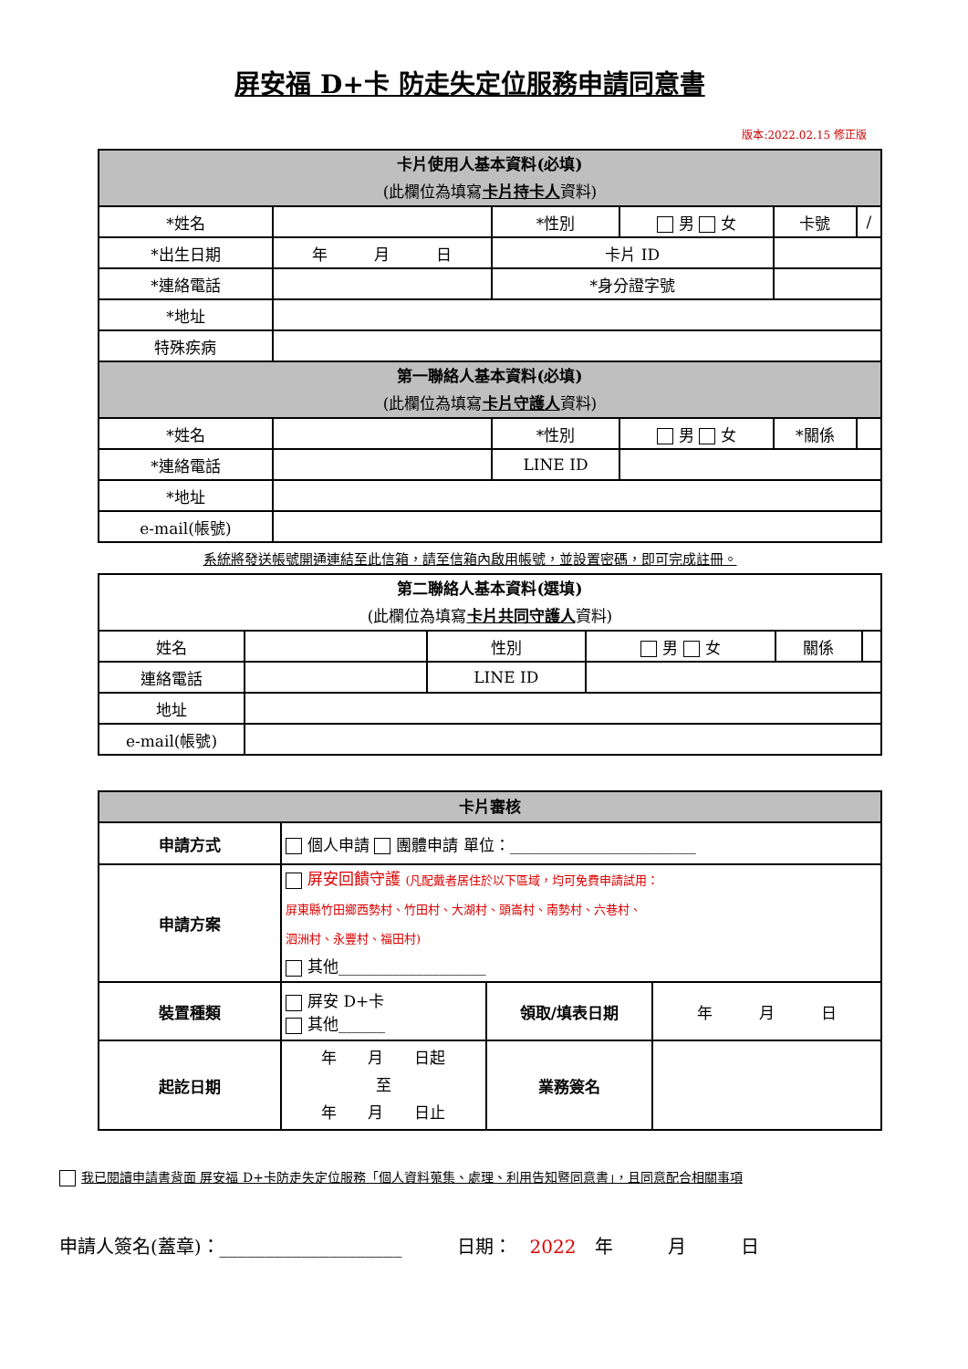屏安福 D+卡 防走失定位服務申請同意書
版本:2022.02.15 修正版
| 卡片使用人基本資料(必填) (此欄位為填寫 卡片持卡人 資料) | | | | | |
| *姓名 | | *性別 | 男 女 | 卡號 | / |
| *出生日期 | 年 月 日 | 卡片 ID | | | |
| *連絡電話 | | *身分證字號 | | | |
| *地址 | | | | | |
| 特殊疾病 | | | | | |
| 第一聯絡人基本資料(必填) (此欄位為填寫 卡片守護人 資料) | | | | | |
| *姓名 | | *性別 | 男 女 | *關係 | |
| *連絡電話 | | LINE ID | | | |
| *地址 | | | | | |
| e-mail(帳號) | | | | | |
系統將發送帳號開通連結至此信箱，請至信箱內啟用帳號，並設置密碼，即可完成註冊。
| 第二聯絡人基本資料(選填) (此欄位為填寫 卡片共同守護人 資料) | | | | | |
| 姓名 | | 性別 | 男 女 | 關係 | |
| 連絡電話 | | LINE ID | | | |
| 地址 | | | | | |
| e-mail(帳號) | | | | | |
| 卡片審核 | | | |
| 申請方式 | 個人申請 團體申請 單位：________________________ | | |
| 申請方案 | 屏安回饋守護 (凡配戴者居住於以下區域，均可免費申請試用： 屏東縣竹田鄉西勢村、竹田村、大湖村、頭崙村、南勢村、六巷村、 泗洲村、永豐村、福田村) 其他___________________ | | |
| 裝置種類 | 屏安 D+卡 其他______ | 領取/填表日期 | 年 月 日 |
| 起訖日期 | 年 月 日起 至 年 月 日止 | 業務簽名 | |
我已閱讀申請書背面 屏安福 D+卡防走失定位服務「個人資料蒐集、處理、利用告知暨同意書」，且同意配合相關事項
申請人簽名(蓋章)：____________________　　　日期：　2022　年　　　月　　　日